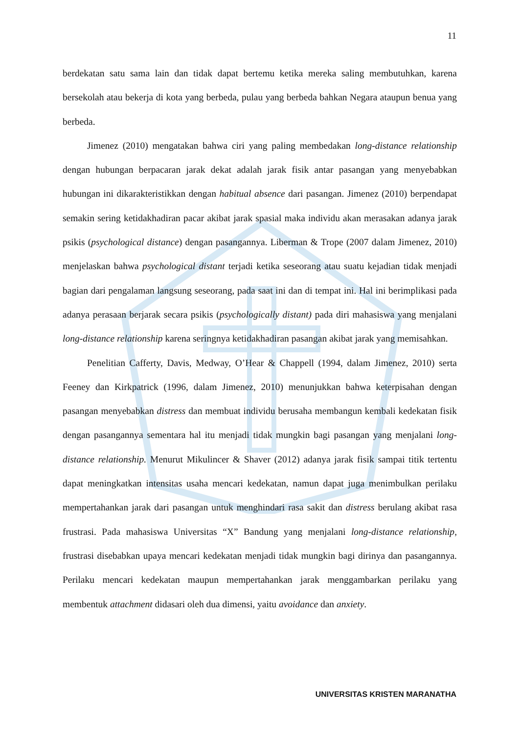11
berdekatan satu sama lain dan tidak dapat bertemu ketika mereka saling membutuhkan, karena bersekolah atau bekerja di kota yang berbeda, pulau yang berbeda bahkan Negara ataupun benua yang berbeda.
Jimenez (2010) mengatakan bahwa ciri yang paling membedakan long-distance relationship dengan hubungan berpacaran jarak dekat adalah jarak fisik antar pasangan yang menyebabkan hubungan ini dikarakteristikkan dengan habitual absence dari pasangan. Jimenez (2010) berpendapat semakin sering ketidakhadiran pacar akibat jarak spasial maka individu akan merasakan adanya jarak psikis (psychological distance) dengan pasangannya. Liberman & Trope (2007 dalam Jimenez, 2010) menjelaskan bahwa psychological distant terjadi ketika seseorang atau suatu kejadian tidak menjadi bagian dari pengalaman langsung seseorang, pada saat ini dan di tempat ini. Hal ini berimplikasi pada adanya perasaan berjarak secara psikis (psychologically distant) pada diri mahasiswa yang menjalani long-distance relationship karena seringnya ketidakhadiran pasangan akibat jarak yang memisahkan.
Penelitian Cafferty, Davis, Medway, O’Hear & Chappell (1994, dalam Jimenez, 2010) serta Feeney dan Kirkpatrick (1996, dalam Jimenez, 2010) menunjukkan bahwa keterpisahan dengan pasangan menyebabkan distress dan membuat individu berusaha membangun kembali kedekatan fisik dengan pasangannya sementara hal itu menjadi tidak mungkin bagi pasangan yang menjalani long-distance relationship. Menurut Mikulincer & Shaver (2012) adanya jarak fisik sampai titik tertentu dapat meningkatkan intensitas usaha mencari kedekatan, namun dapat juga menimbulkan perilaku mempertahankan jarak dari pasangan untuk menghindari rasa sakit dan distress berulang akibat rasa frustrasi. Pada mahasiswa Universitas “X” Bandung yang menjalani long-distance relationship, frustrasi disebabkan upaya mencari kedekatan menjadi tidak mungkin bagi dirinya dan pasangannya. Perilaku mencari kedekatan maupun mempertahankan jarak menggambarkan perilaku yang membentuk attachment didasari oleh dua dimensi, yaitu avoidance dan anxiety.
UNIVERSITAS KRISTEN MARANATHA